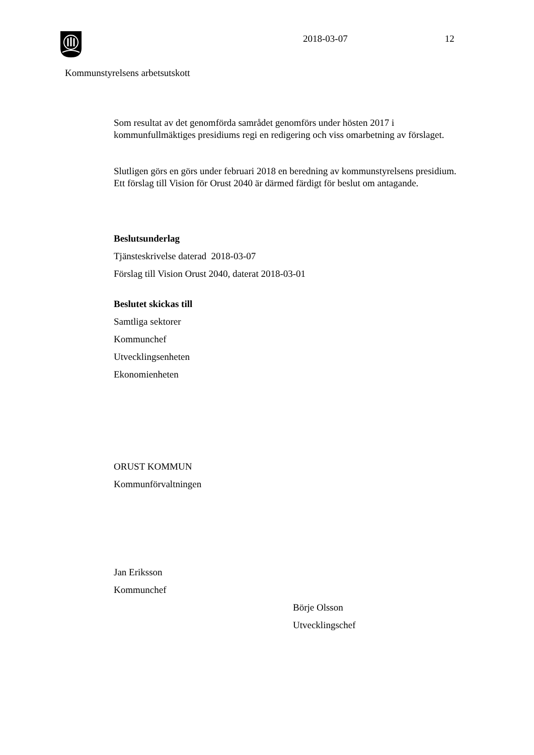2018-03-07 12
Kommunstyrelsens arbetsutskott
Som resultat av det genomförda samrådet genomförs under hösten 2017 i kommunfullmäktiges presidiums regi en redigering och viss omarbetning av förslaget.
Slutligen görs en görs under februari 2018 en beredning av kommunstyrelsens presidium. Ett förslag till Vision för Orust 2040 är därmed färdigt för beslut om antagande.
Beslutsunderlag
Tjänsteskrivelse daterad 2018-03-07
Förslag till Vision Orust 2040, daterat 2018-03-01
Beslutet skickas till
Samtliga sektorer
Kommunchef
Utvecklingsenheten
Ekonomienheten
ORUST KOMMUN
Kommunförvaltningen
Jan Eriksson
Kommunchef
Börje Olsson
Utvecklingschef